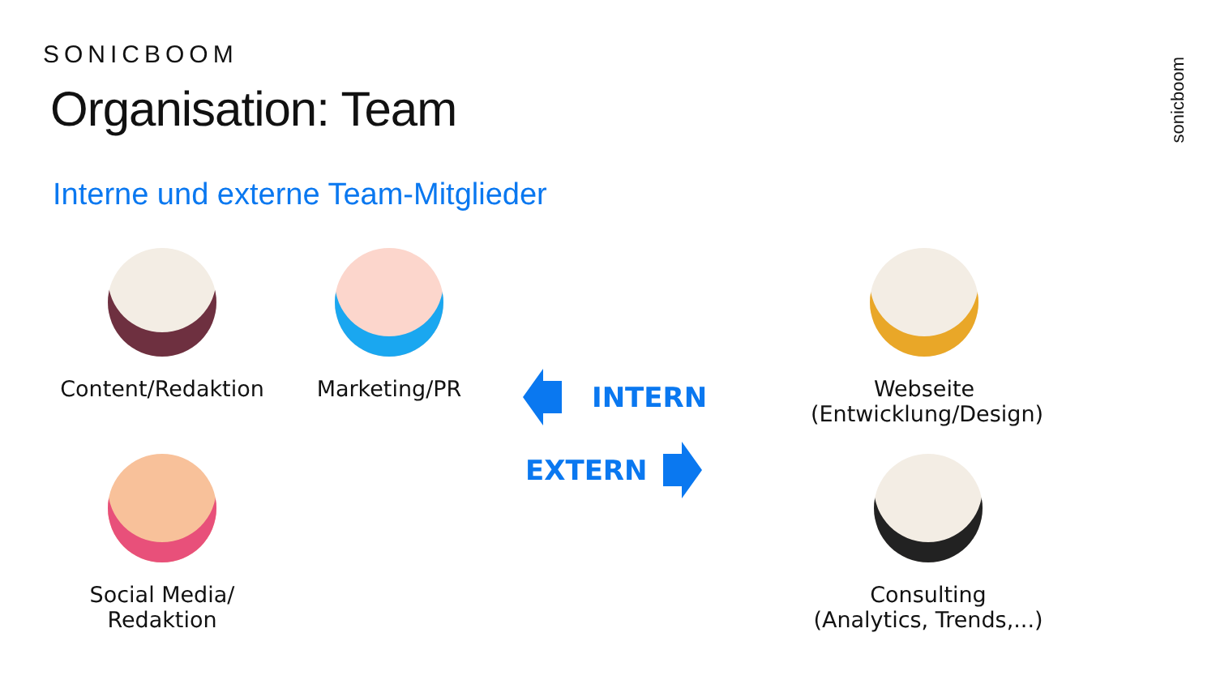SONICBOOM
Organisation: Team
Interne und externe Team-Mitglieder
sonicboom
Content/Redaktion
Marketing/PR
Social Media/
Redaktion
Webseite
(Entwicklung/Design)
Consulting
(Analytics, Trends,...)
INTERN
EXTERN